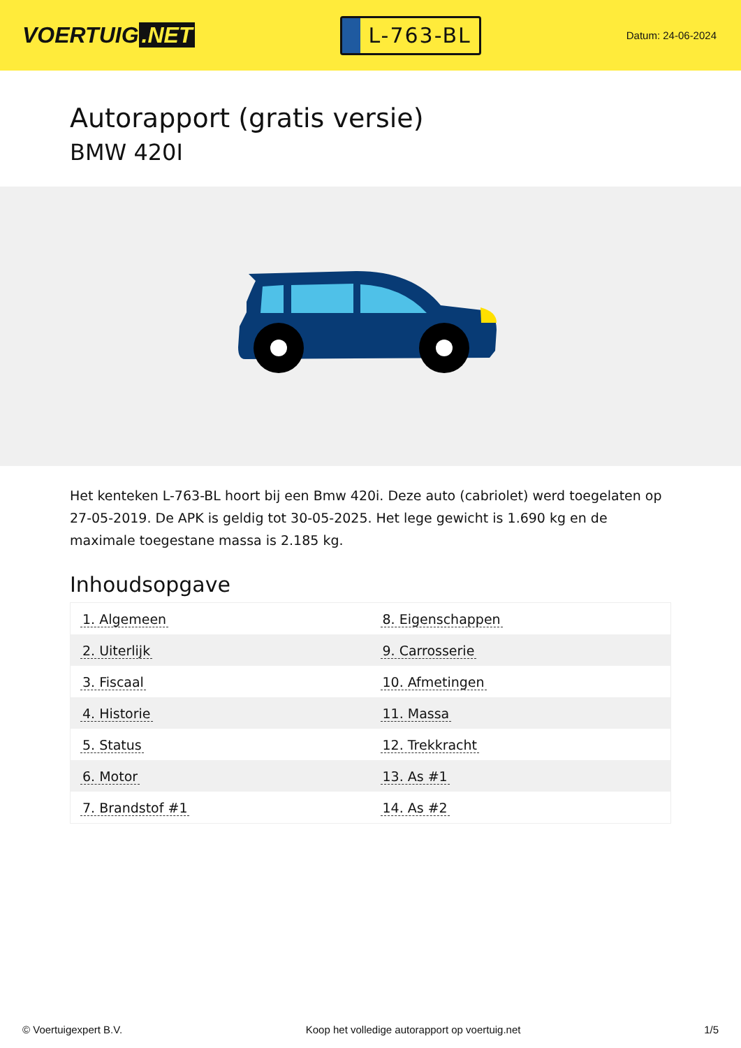VOERTUIG.NET
L-763-BL
Datum: 24-06-2024
Autorapport (gratis versie)
BMW 420I
Het kenteken L-763-BL hoort bij een Bmw 420i. Deze auto (cabriolet) werd toegelaten op 27-05-2019. De APK is geldig tot 30-05-2025. Het lege gewicht is 1.690 kg en de maximale toegestane massa is 2.185 kg.
Inhoudsopgave
| 1. Algemeen | 8. Eigenschappen |
| 2. Uiterlijk | 9. Carrosserie |
| 3. Fiscaal | 10. Afmetingen |
| 4. Historie | 11. Massa |
| 5. Status | 12. Trekkracht |
| 6. Motor | 13. As #1 |
| 7. Brandstof #1 | 14. As #2 |
© Voertuigexpert B.V. Koop het volledige autorapport op voertuig.net 1/5